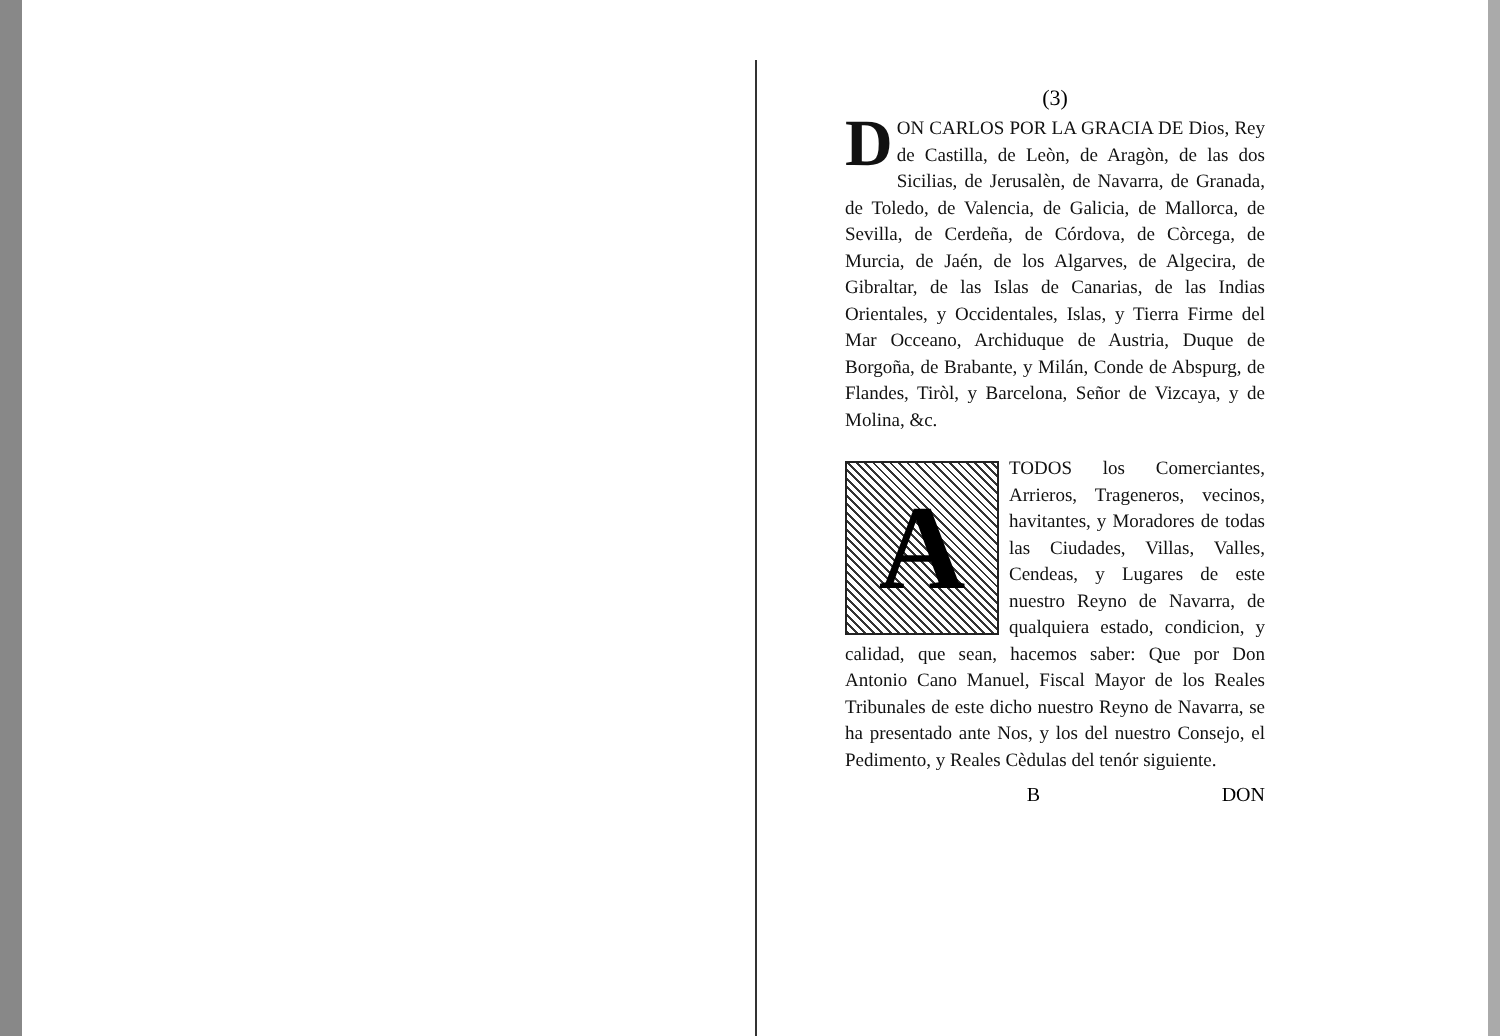(3)
DON CARLOS POR LA GRACIA DE Dios, Rey de Castilla, de Leòn, de Aragòn, de las dos Sicilias, de Jerusalèn, de Navarra, de Granada, de Toledo, de Valencia, de Galicia, de Mallorca, de Sevilla, de Cerdeña, de Córdova, de Còrcega, de Murcia, de Jaén, de los Algarves, de Algecira, de Gibraltar, de las Islas de Canarias, de las Indias Orientales, y Occidentales, Islas, y Tierra Firme del Mar Occeano, Archiduque de Austria, Duque de Borgoña, de Brabante, y Milán, Conde de Abspurg, de Flandes, Tiròl, y Barcelona, Señor de Vizcaya, y de Molina, &c.
ATODOS los Comerciantes, Arrieros, Trageneros, vecinos, havitantes, y Moradores de todas las Ciudades, Villas, Valles, Cendeas, y Lugares de este nuestro Reyno de Navarra, de qualquiera estado, condicion, y calidad, que sean, hacemos saber: Que por Don Antonio Cano Manuel, Fiscal Mayor de los Reales Tribunales de este dicho nuestro Reyno de Navarra, se ha presentado ante Nos, y los del nuestro Consejo, el Pedimento, y Reales Cèdulas del tenór siguiente.
B DON